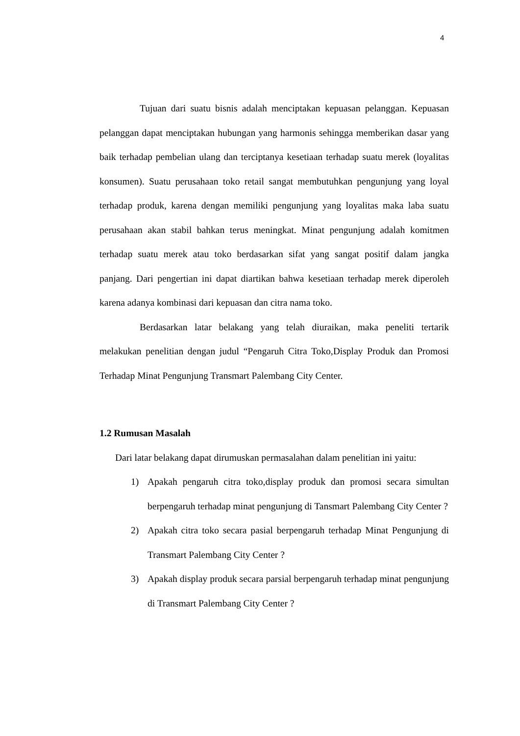4
Tujuan dari suatu bisnis adalah menciptakan kepuasan pelanggan. Kepuasan pelanggan dapat menciptakan hubungan yang harmonis sehingga memberikan dasar yang baik terhadap pembelian ulang dan terciptanya kesetiaan terhadap suatu merek (loyalitas konsumen). Suatu perusahaan toko retail sangat membutuhkan pengunjung yang loyal terhadap produk, karena dengan memiliki pengunjung yang loyalitas maka laba suatu perusahaan akan stabil bahkan terus meningkat. Minat pengunjung adalah komitmen terhadap suatu merek atau toko berdasarkan sifat yang sangat positif dalam jangka panjang. Dari pengertian ini dapat diartikan bahwa kesetiaan terhadap merek diperoleh karena adanya kombinasi dari kepuasan dan citra nama toko.
Berdasarkan latar belakang yang telah diuraikan, maka peneliti tertarik melakukan penelitian dengan judul “Pengaruh Citra Toko,Display Produk dan Promosi Terhadap Minat Pengunjung Transmart Palembang City Center.
1.2 Rumusan Masalah
Dari latar belakang dapat dirumuskan permasalahan dalam penelitian ini yaitu:
1) Apakah pengaruh citra toko,display produk dan promosi secara simultan berpengaruh terhadap minat pengunjung di Tansmart Palembang City Center ?
2) Apakah citra toko secara pasial berpengaruh terhadap Minat Pengunjung di Transmart Palembang City Center ?
3) Apakah display produk secara parsial berpengaruh terhadap minat pengunjung di Transmart Palembang City Center ?